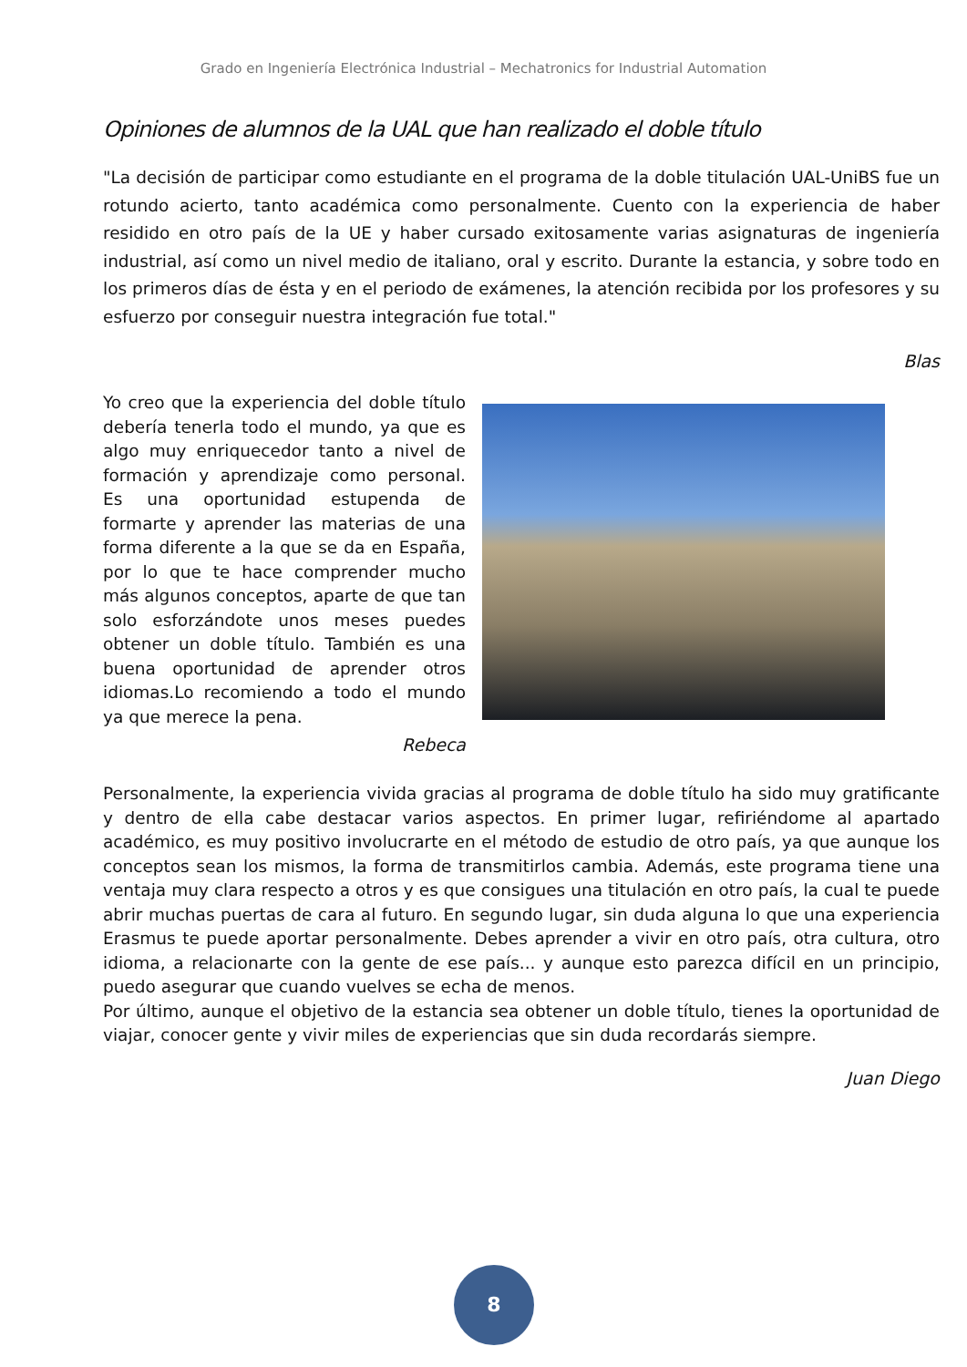Grado en Ingeniería Electrónica Industrial – Mechatronics for Industrial Automation
Opiniones de alumnos de la UAL que han realizado el doble título
"La decisión de participar como estudiante en el programa de la doble titulación UAL-UniBS fue un rotundo acierto, tanto académica como personalmente. Cuento con la experiencia de haber residido en otro país de la UE y haber cursado exitosamente varias asignaturas de ingeniería industrial, así como un nivel medio de italiano, oral y escrito. Durante la estancia, y sobre todo en los primeros días de ésta y en el periodo de exámenes, la atención recibida por los profesores y su esfuerzo por conseguir nuestra integración fue total."
Blas
Yo creo que la experiencia del doble título debería tenerla todo el mundo, ya que es algo muy enriquecedor tanto a nivel de formación y aprendizaje como personal. Es una oportunidad estupenda de formarte y aprender las materias de una forma diferente a la que se da en España, por lo que te hace comprender mucho más algunos conceptos, aparte de que tan solo esforzándote unos meses puedes obtener un doble título. También es una buena oportunidad de aprender otros idiomas.Lo recomiendo a todo el mundo ya que merece la pena.
Rebeca
Personalmente, la experiencia vivida gracias al programa de doble título ha sido muy gratificante y dentro de ella cabe destacar varios aspectos. En primer lugar, refiriéndome al apartado académico, es muy positivo involucrarte en el método de estudio de otro país, ya que aunque los conceptos sean los mismos, la forma de transmitirlos cambia. Además, este programa tiene una ventaja muy clara respecto a otros y es que consigues una titulación en otro país, la cual te puede abrir muchas puertas de cara al futuro. En segundo lugar, sin duda alguna lo que una experiencia Erasmus te puede aportar personalmente. Debes aprender a vivir en otro país, otra cultura, otro idioma, a relacionarte con la gente de ese país... y aunque esto parezca difícil en un principio, puedo asegurar que cuando vuelves se echa de menos.
Por último, aunque el objetivo de la estancia sea obtener un doble título, tienes la oportunidad de viajar, conocer gente y vivir miles de experiencias que sin duda recordarás siempre.
Juan Diego
8